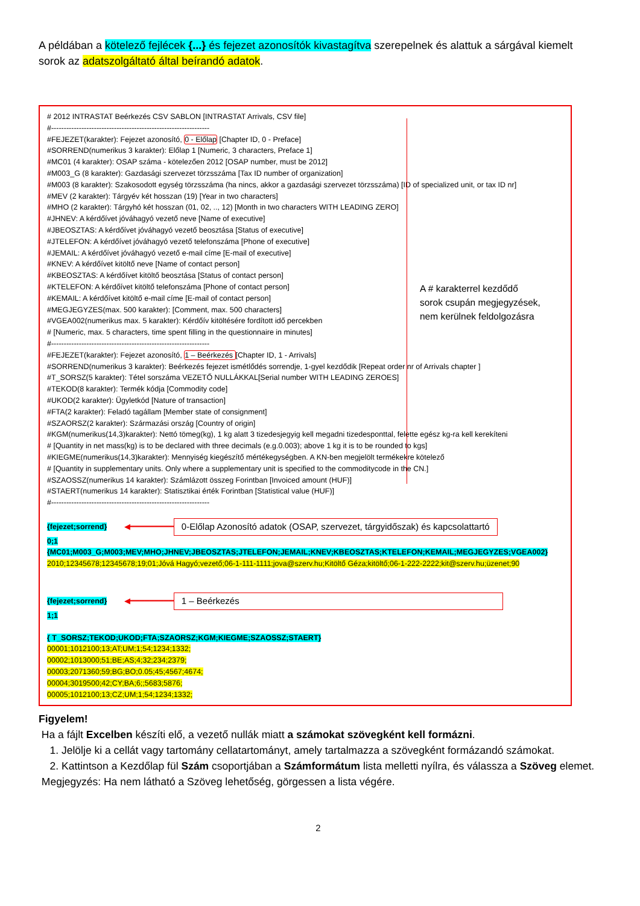A példában a kötelező fejlécek {...} és fejezet azonosítók kivastagítva szerepelnek és alattuk a sárgával kiemelt sorok az adatszolgáltató által beírandó adatok.
A # karakterrel kezdődő sorok csupán megjegyzések, nem kerülnek feldolgozásra
# 2012 INTRASTAT Beérkezés CSV SABLON [INTRASTAT Arrivals, CSV file]
#---------------------------------------------------------------
#FEJEZET(karakter): Fejezet azonosító, 0 - Előlap [Chapter ID, 0 - Preface]
#SORREND(numerikus 3 karakter): Előlap 1 [Numeric, 3 characters, Preface 1]
#MC01 (4 karakter): OSAP száma - kötelezően 2012 [OSAP number, must be 2012]
#M003_G (8 karakter): Gazdasági szervezet törzsszáma [Tax ID number of organization]
#M003 (8 karakter): Szakosodott egység törzsszáma (ha nincs, akkor a gazdasági szervezet törzsszáma) [ID of specialized unit, or tax ID nr]
#MEV (2 karakter): Tárgyév két hosszan (19) [Year in two characters]
#MHO (2 karakter): Tárgyhó két hosszan (01, 02, .., 12) [Month in two characters WITH LEADING ZERO]
#JHNEV: A kérdőívet jóváhagyó vezető neve [Name of executive]
#JBEOSZTAS: A kérdőívet jóváhagyó vezető beosztása [Status of executive]
#JTELEFON: A kérdőívet jóváhagyó vezető telefonszáma [Phone of executive]
#JEMAIL: A kérdőívet jóváhagyó vezető e-mail címe [E-mail of executive]
#KNEV: A kérdőívet kitöltő neve [Name of contact person]
#KBEOSZTAS: A kérdőívet kitöltő beosztása [Status of contact person]
#KTELEFON: A kérdőívet kitöltő telefonszáma [Phone of contact person]
#KEMAIL: A kérdőívet kitöltő e-mail címe [E-mail of contact person]
#MEGJEGYZES(max. 500 karakter): [Comment, max. 500 characters]
#VGEA002(numerikus max. 5 karakter): Kérdőív kitöltésére fordított idő percekben
# [Numeric, max. 5 characters, time spent filling in the questionnaire in minutes]
#---------------------------------------------------------------
#FEJEZET(karakter): Fejezet azonosító, 1 – Beérkezés [Chapter ID, 1 - Arrivals]
#SORREND(numerikus 3 karakter): Beérkezés fejezet ismétlődés sorrendje, 1-gyel kezdődik [Repeat order nr of Arrivals chapter ]
#T_SORSZ(5 karakter): Tétel sorszáma VEZETŐ NULLÁKKAL[Serial number WITH LEADING ZEROES]
#TEKOD(8 karakter): Termék kódja [Commodity code]
#UKOD(2 karakter): Ügyletkód [Nature of transaction]
#FTA(2 karakter): Feladó tagállam [Member state of consignment]
#SZAORSZ(2 karakter): Származási ország [Country of origin]
#KGM(numerikus(14,3)karakter): Nettó tömeg(kg), 1 kg alatt 3 tizedesjegyig kell megadni tizedesponttal, felette egész kg-ra kell kerekíteni
# [Quantity in net mass(kg) is to be declared with three decimals (e.g.0.003); above 1 kg it is to be rounded to kgs]
#KIEGME(numerikus(14,3)karakter): Mennyiség kiegészítő mértékegységben. A KN-ben megjelölt termékekre kötelező
# [Quantity in supplementary units. Only where a supplementary unit is specified to the commoditycode in the CN.]
#SZAOSSZ(numerikus 14 karakter): Számlázott összeg Forintban [Invoiced amount (HUF)]
#STAERT(numerikus 14 karakter): Statisztikai érték Forintban [Statistical value (HUF)]
#---------------------------------------------------------------
{fejezet;sorrend} ◀━━━━━━━━━ 0-Előlap Azonosító adatok (OSAP, szervezet, tárgyidőszak) és kapcsolattartó
0;1
{MC01;M003_G;M003;MEV;MHO;JHNEV;JBEOSZTAS;JTELEFON;JEMAIL;KNEV;KBEOSZTAS;KTELEFON;KEMAIL;MEGJEGYZES;VGEA002}
2010;12345678;12345678;19;01;Jóvá Hagyó;vezető;06-1-111-1111;jova@szerv.hu;Kitöltő Géza;kitöltő;06-1-222-2222;kit@szerv.hu;üzenet;90
{fejezet;sorrend} ◀━━━━━━━━━ 1 – Beérkezés
1;1
{ T_SORSZ;TEKOD;UKOD;FTA;SZAORSZ;KGM;KIEGME;SZAOSSZ;STAERT}
00001;1012100;13;AT;UM;1;54;1234;1332;
00002;1013000;51;BE;AS;4;32;234;2379;
00003;2071360;59;BG;BO;0.05;45;4567;4674;
00004;3019500;42;CY;BA;6;;5683;5876;
00005;1012100;13;CZ;UM;1;54;1234;1332;
Figyelem!
Ha a fájlt Excelben készíti elő, a vezető nullák miatt a számokat szövegként kell formázni.
1. Jelölje ki a cellát vagy tartomány cellatartományt, amely tartalmazza a szövegként formázandó számokat.
2. Kattintson a Kezdőlap fül Szám csoportjában a Számformátum lista melletti nyílra, és válassza a Szöveg elemet.
Megjegyzés: Ha nem látható a Szöveg lehetőség, görgessen a lista végére.
2